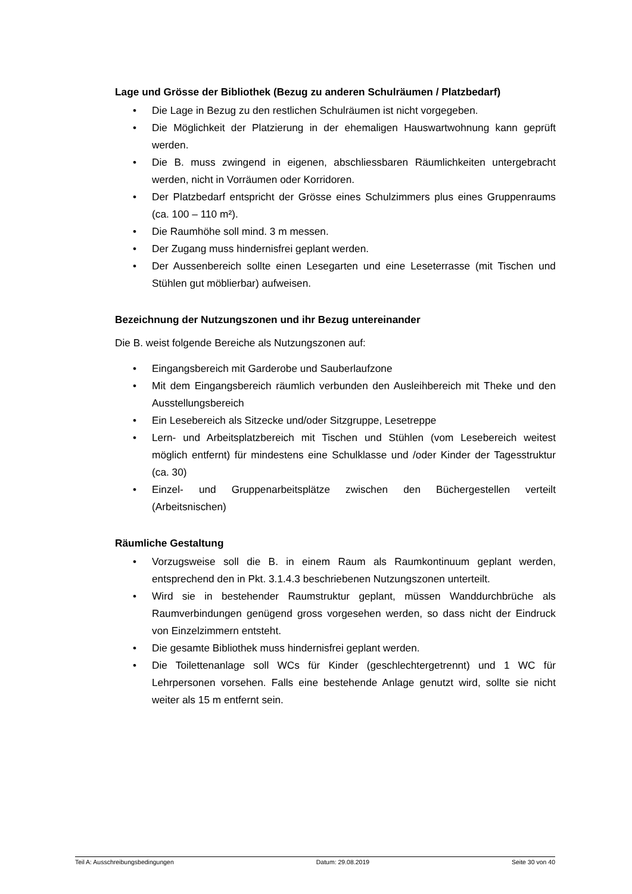Lage und Grösse der Bibliothek (Bezug zu anderen Schulräumen / Platzbedarf)
• Die Lage in Bezug zu den restlichen Schulräumen ist nicht vorgegeben.
• Die Möglichkeit der Platzierung in der ehemaligen Hauswartwohnung kann geprüft werden.
• Die B. muss zwingend in eigenen, abschliessbaren Räumlichkeiten untergebracht werden, nicht in Vorräumen oder Korridoren.
• Der Platzbedarf entspricht der Grösse eines Schulzimmers plus eines Gruppenraums (ca. 100 – 110 m²).
• Die Raumhöhe soll mind. 3 m messen.
• Der Zugang muss hindernisfrei geplant werden.
• Der Aussenbereich sollte einen Lesegarten und eine Leseterrasse (mit Tischen und Stühlen gut möblierbar) aufweisen.
Bezeichnung der Nutzungszonen und ihr Bezug untereinander
Die B. weist folgende Bereiche als Nutzungszonen auf:
• Eingangsbereich mit Garderobe und Sauberlaufzone
• Mit dem Eingangsbereich räumlich verbunden den Ausleihbereich mit Theke und den Ausstellungsbereich
• Ein Lesebereich als Sitzecke und/oder Sitzgruppe, Lesetreppe
• Lern- und Arbeitsplatzbereich mit Tischen und Stühlen (vom Lesebereich weitest möglich entfernt) für mindestens eine Schulklasse und /oder Kinder der Tagesstruktur (ca. 30)
• Einzel- und Gruppenarbeitsplätze zwischen den Büchergestellen verteilt (Arbeitsnischen)
Räumliche Gestaltung
• Vorzugsweise soll die B. in einem Raum als Raumkontinuum geplant werden, entsprechend den in Pkt. 3.1.4.3 beschriebenen Nutzungszonen unterteilt.
• Wird sie in bestehender Raumstruktur geplant, müssen Wanddurchbrüche als Raumverbindungen genügend gross vorgesehen werden, so dass nicht der Eindruck von Einzelzimmern entsteht.
• Die gesamte Bibliothek muss hindernisfrei geplant werden.
• Die Toilettenanlage soll WCs für Kinder (geschlechtergetrennt) und 1 WC für Lehrpersonen vorsehen. Falls eine bestehende Anlage genutzt wird, sollte sie nicht weiter als 15 m entfernt sein.
Teil A: Ausschreibungsbedingungen Datum: 29.08.2019 Seite 30 von 40